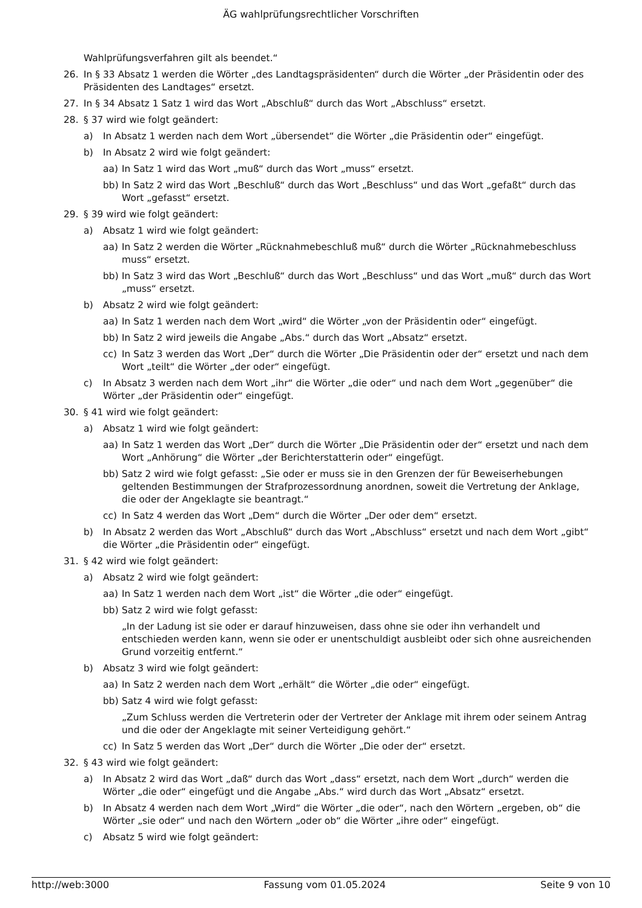ÄG wahlprüfungsrechtlicher Vorschriften
Wahlprüfungsverfahren gilt als beendet.“
26. In § 33 Absatz 1 werden die Wörter „des Landtagspräsidenten“ durch die Wörter „der Präsidentin oder des Präsidenten des Landtages“ ersetzt.
27. In § 34 Absatz 1 Satz 1 wird das Wort „Abschluß“ durch das Wort „Abschluss“ ersetzt.
28. § 37 wird wie folgt geändert:
a) In Absatz 1 werden nach dem Wort „übersendet“ die Wörter „die Präsidentin oder“ eingefügt.
b) In Absatz 2 wird wie folgt geändert:
aa) In Satz 1 wird das Wort „muß“ durch das Wort „muss“ ersetzt.
bb) In Satz 2 wird das Wort „Beschluß“ durch das Wort „Beschluss“ und das Wort „gefaßt“ durch das Wort „gefasst“ ersetzt.
29. § 39 wird wie folgt geändert:
a) Absatz 1 wird wie folgt geändert:
aa) In Satz 2 werden die Wörter „Rücknahmebeschluß muß“ durch die Wörter „Rücknahmebeschluss muss“ ersetzt.
bb) In Satz 3 wird das Wort „Beschluß“ durch das Wort „Beschluss“ und das Wort „muß“ durch das Wort „muss“ ersetzt.
b) Absatz 2 wird wie folgt geändert:
aa) In Satz 1 werden nach dem Wort „wird“ die Wörter „von der Präsidentin oder“ eingefügt.
bb) In Satz 2 wird jeweils die Angabe „Abs.“ durch das Wort „Absatz“ ersetzt.
cc) In Satz 3 werden das Wort „Der“ durch die Wörter „Die Präsidentin oder der“ ersetzt und nach dem Wort „teilt“ die Wörter „der oder“ eingefügt.
c) In Absatz 3 werden nach dem Wort „ihr“ die Wörter „die oder“ und nach dem Wort „gegenüber“ die Wörter „der Präsidentin oder“ eingefügt.
30. § 41 wird wie folgt geändert:
a) Absatz 1 wird wie folgt geändert:
aa) In Satz 1 werden das Wort „Der“ durch die Wörter „Die Präsidentin oder der“ ersetzt und nach dem Wort „Anhörung“ die Wörter „der Berichterstatterin oder“ eingefügt.
bb) Satz 2 wird wie folgt gefasst: „Sie oder er muss sie in den Grenzen der für Beweiserhebungen geltenden Bestimmungen der Strafprozessordnung anordnen, soweit die Vertretung der Anklage, die oder der Angeklagte sie beantragt.“
cc) In Satz 4 werden das Wort „Dem“ durch die Wörter „Der oder dem“ ersetzt.
b) In Absatz 2 werden das Wort „Abschluß“ durch das Wort „Abschluss“ ersetzt und nach dem Wort „gibt“ die Wörter „die Präsidentin oder“ eingefügt.
31. § 42 wird wie folgt geändert:
a) Absatz 2 wird wie folgt geändert:
aa) In Satz 1 werden nach dem Wort „ist“ die Wörter „die oder“ eingefügt.
bb) Satz 2 wird wie folgt gefasst:
„In der Ladung ist sie oder er darauf hinzuweisen, dass ohne sie oder ihn verhandelt und entschieden werden kann, wenn sie oder er unentschuldigt ausbleibt oder sich ohne ausreichenden Grund vorzeitig entfernt.“
b) Absatz 3 wird wie folgt geändert:
aa) In Satz 2 werden nach dem Wort „erhält“ die Wörter „die oder“ eingefügt.
bb) Satz 4 wird wie folgt gefasst:
„Zum Schluss werden die Vertreterin oder der Vertreter der Anklage mit ihrem oder seinem Antrag und die oder der Angeklagte mit seiner Verteidigung gehört.“
cc) In Satz 5 werden das Wort „Der“ durch die Wörter „Die oder der“ ersetzt.
32. § 43 wird wie folgt geändert:
a) In Absatz 2 wird das Wort „daß“ durch das Wort „dass“ ersetzt, nach dem Wort „durch“ werden die Wörter „die oder“ eingefügt und die Angabe „Abs.“ wird durch das Wort „Absatz“ ersetzt.
b) In Absatz 4 werden nach dem Wort „Wird“ die Wörter „die oder“, nach den Wörtern „ergeben, ob“ die Wörter „sie oder“ und nach den Wörtern „oder ob“ die Wörter „ihre oder“ eingefügt.
c) Absatz 5 wird wie folgt geändert:
http://web:3000 Fassung vom 01.05.2024 Seite 9 von 10